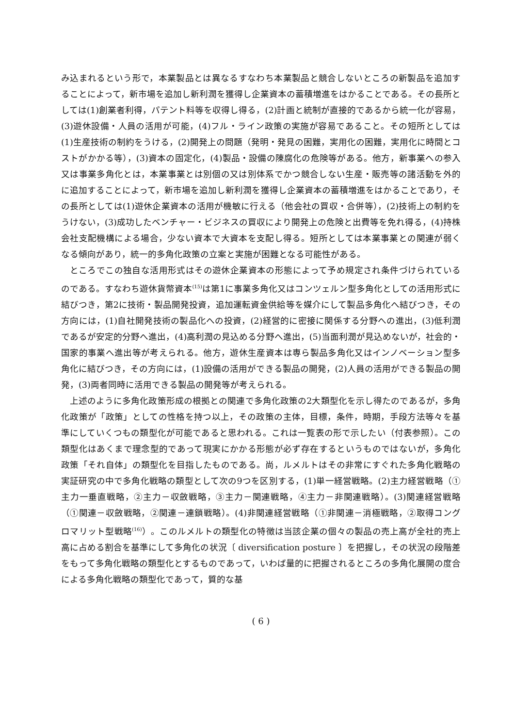み込まれるという形で，本業製品とは異なるすなわち本業製品と競合しないところの新製品を追加することによって，新市場を追加し新利潤を獲得し企業資本の蓄積増進をはかることである。その長所としては(1)創業者利得，パテント料等を収得し得る，(2)計画と統制が直接的であるから統一化が容易，(3)遊休設備・人員の活用が可能，(4)フル・ライン政策の実施が容易であること。その短所としては(1)生産技術の制約をうける，(2)開発上の問題（発明・発見の困難，実用化の困難，実用化に時間とコストがかかる等），(3)資本の固定化，(4)製品・設備の陳腐化の危険等がある。他方，新事業への参入又は事業多角化とは，本業事業とは別個の又は別体系でかつ競合しない生産・販売等の諸活動を外的に追加することによって，新市場を追加し新利潤を獲得し企業資本の蓄積増進をはかることであり，その長所としては(1)遊休企業資本の活用が機敏に行える（他会社の買収・合併等），(2)技術上の制約をうけない，(3)成功したベンチャー・ビジネスの買収により開発上の危険と出費等を免れ得る，(4)持株会社支配機構による場合，少ない資本で大資本を支配し得る。短所としては本業事業との関連が弱くなる傾向があり，統一的多角化政策の立案と実施が困難となる可能性がある。
ところでこの独自な活用形式はその遊休企業資本の形態によって予め規定され条件づけられているのである。すなわち遊休貨幣資本<sup>(15)</sup>は第1に事業多角化又はコンツェルン型多角化としての活用形式に結びつき，第2に技術・製品開発投資，追加運転資金供給等を媒介にして製品多角化へ結びつき，その方向には，(1)自社開発技術の製品化への投資，(2)経営的に密接に関係する分野への進出，(3)低利潤であるが安定的分野へ進出，(4)高利潤の見込める分野へ進出，(5)当面利潤が見込めないが，社会的・国家的事業へ進出等が考えられる。他方，遊休生産資本は専ら製品多角化又はインノベーション型多角化に結びつき，その方向には，(1)設備の活用ができる製品の開発，(2)人員の活用ができる製品の開発，(3)両者同時に活用できる製品の開発等が考えられる。
上述のように多角化政策形成の根拠との関連で多角化政策の2大類型化を示し得たのであるが，多角化政策が「政策」としての性格を持つ以上，その政策の主体，目標，条件，時期，手段方法等々を基準にしていくつもの類型化が可能であると思われる。これは一覧表の形で示したい（付表参照）。この類型化はあくまで理念型的であって現実にかかる形態が必ず存在するというものではないが，多角化政策「それ自体」の類型化を目指したものである。尚，ルメルトはその非常にすぐれた多角化戦略の実証研究の中で多角化戦略の類型として次の9つを区別する，(1)単一経営戦略。(2)主力経営戦略（①主力一垂直戦略，②主力－収斂戦略，③主力－関連戦略，④主力－非関連戦略）。(3)関連経営戦略（①関連－収斂戦略，②関連－連鎖戦略）。(4)非関連経営戦略（①非関連－消極戦略，②取得コングロマリット型戦略<sup>(16)</sup>）。このルメルトの類型化の特徴は当該企業の個々の製品の売上高が全社的売上高に占める割合を基準にして多角化の状況〔 diversification posture 〕を把握し，その状況の段階差をもって多角化戦略の類型化とするものであって，いわば量的に把握されるところの多角化展開の度合による多角化戦略の類型化であって，質的な基
( 6 )